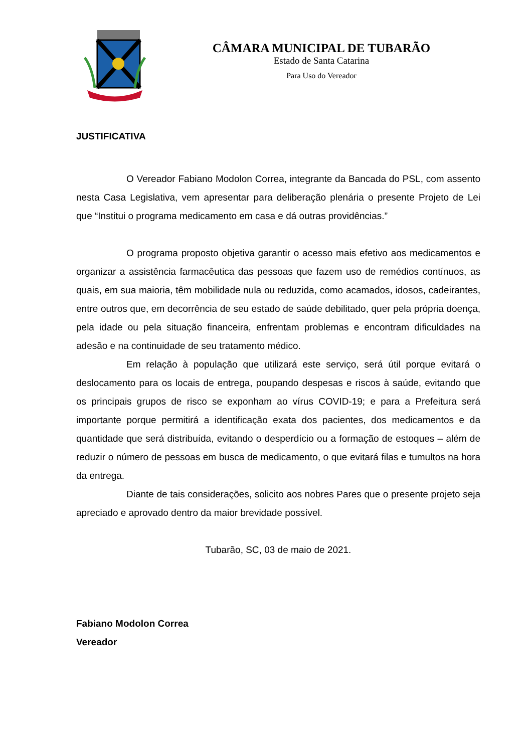CÂMARA MUNICIPAL DE TUBARÃO
Estado de Santa Catarina
Para Uso do Vereador
JUSTIFICATIVA
O Vereador Fabiano Modolon Correa, integrante da Bancada do PSL, com assento nesta Casa Legislativa, vem apresentar para deliberação plenária o presente Projeto de Lei que “Institui o programa medicamento em casa e dá outras providências.”
O programa proposto objetiva garantir o acesso mais efetivo aos medicamentos e organizar a assistência farmacêutica das pessoas que fazem uso de remédios contínuos, as quais, em sua maioria, têm mobilidade nula ou reduzida, como acamados, idosos, cadeirantes, entre outros que, em decorrência de seu estado de saúde debilitado, quer pela própria doença, pela idade ou pela situação financeira, enfrentam problemas e encontram dificuldades na adesão e na continuidade de seu tratamento médico.
Em relação à população que utilizará este serviço, será útil porque evitará o deslocamento para os locais de entrega, poupando despesas e riscos à saúde, evitando que os principais grupos de risco se exponham ao vírus COVID-19; e para a Prefeitura será importante porque permitirá a identificação exata dos pacientes, dos medicamentos e da quantidade que será distribuída, evitando o desperdício ou a formação de estoques – além de reduzir o número de pessoas em busca de medicamento, o que evitará filas e tumultos na hora da entrega.
Diante de tais considerações, solicito aos nobres Pares que o presente projeto seja apreciado e aprovado dentro da maior brevidade possível.
Tubarão, SC, 03 de maio de 2021.
Fabiano Modolon Correa
Vereador